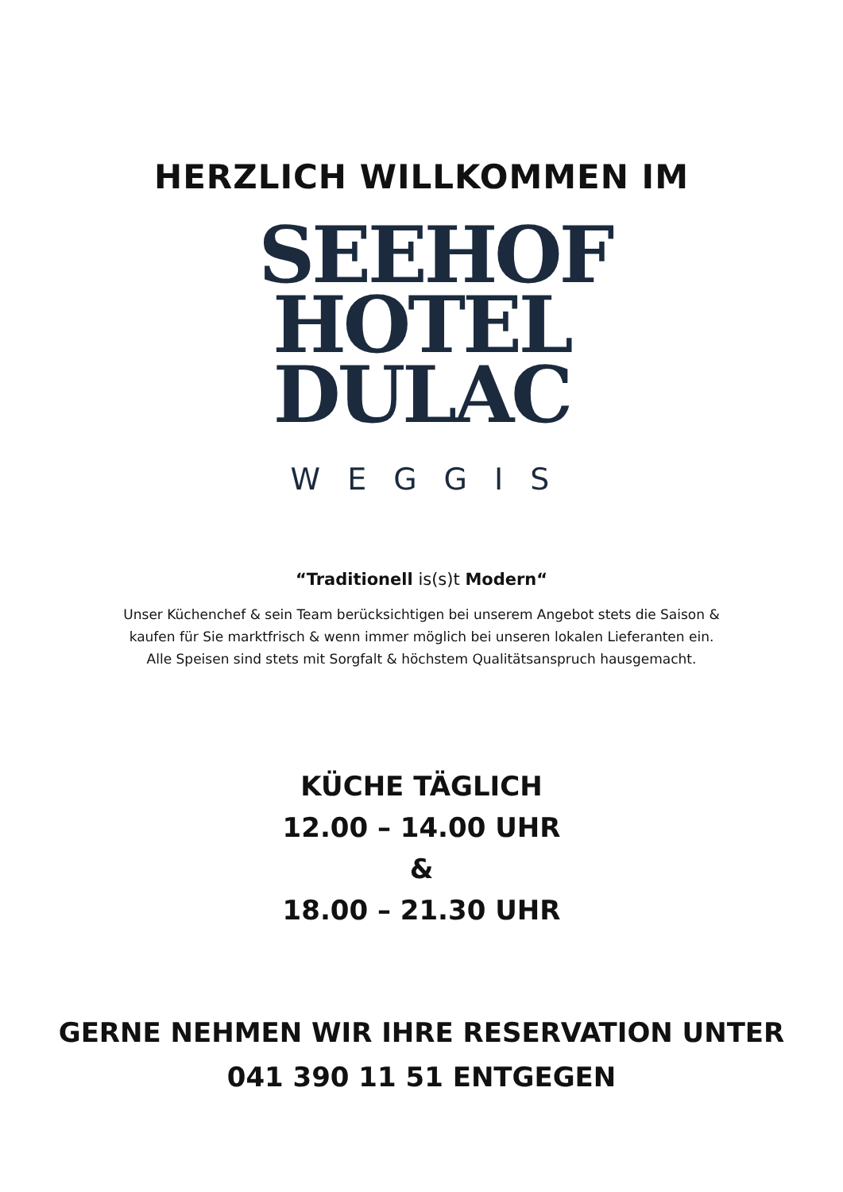HERZLICH WILLKOMMEN IM
SEEHOF
HOTEL
DULAC
WEGGIS
“Traditionell is(s)t Modern“
Unser Küchenchef & sein Team berücksichtigen bei unserem Angebot stets die Saison &
kaufen für Sie marktfrisch & wenn immer möglich bei unseren lokalen Lieferanten ein.
Alle Speisen sind stets mit Sorgfalt & höchstem Qualitätsanspruch hausgemacht.
KÜCHE TÄGLICH
12.00 – 14.00 UHR
&
18.00 – 21.30 UHR
GERNE NEHMEN WIR IHRE RESERVATION UNTER
041 390 11 51 ENTGEGEN